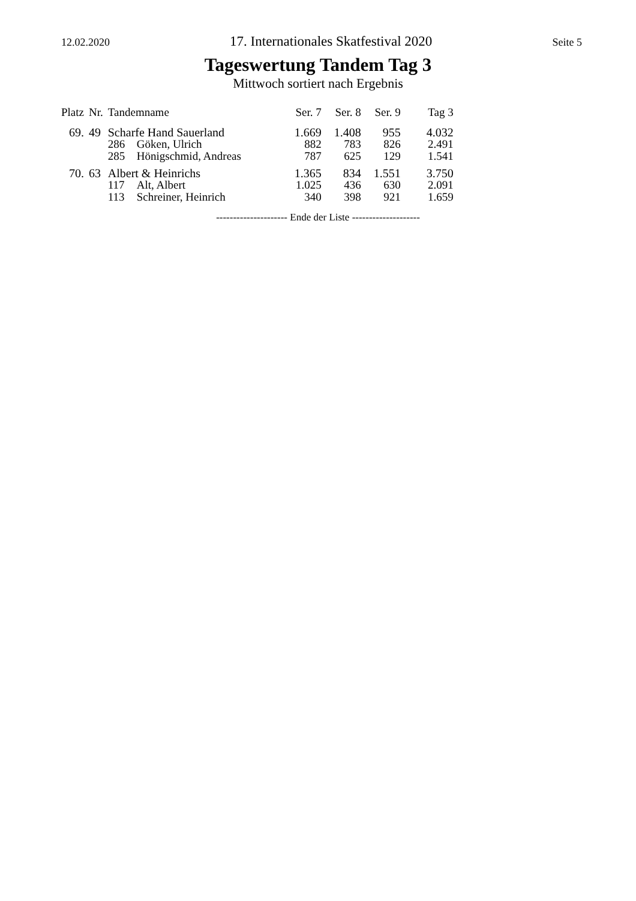12.02.2020 17. Internationales Skatfestival 2020 Seite 5
Tageswertung Tandem Tag 3
Mittwoch sortiert nach Ergebnis
| Platz | Nr. | Tandemname | | Ser. 7 | Ser. 8 | Ser. 9 | Tag 3 |
| --- | --- | --- | --- | --- | --- | --- | --- |
| 69. | 49 | Scharfe Hand Sauerland | | 1.669 | 1.408 | 955 | 4.032 |
| | | 286 | Göken, Ulrich | 882 | 783 | 826 | 2.491 |
| | | 285 | Hönigschmid, Andreas | 787 | 625 | 129 | 1.541 |
| 70. | 63 | Albert & Heinrichs | | 1.365 | 834 | 1.551 | 3.750 |
| | | 117 | Alt, Albert | 1.025 | 436 | 630 | 2.091 |
| | | 113 | Schreiner, Heinrich | 340 | 398 | 921 | 1.659 |
--------------------- Ende der Liste --------------------